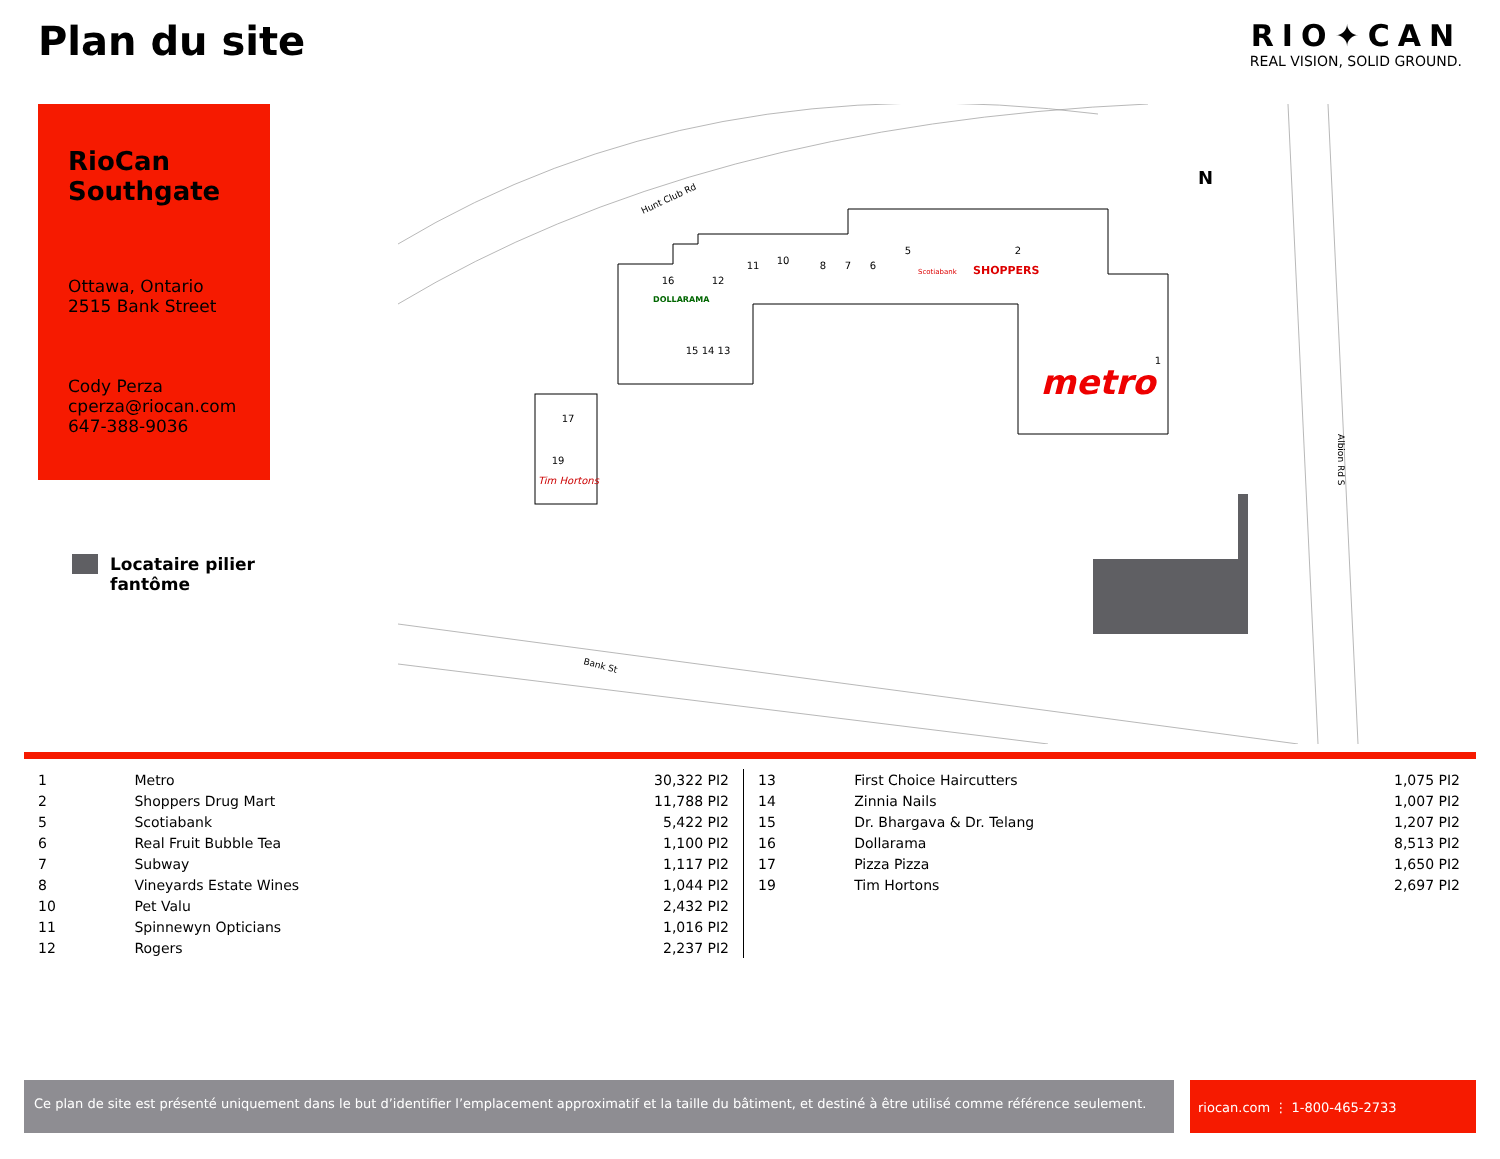Plan du site
RIO✦CAN
REAL VISION, SOLID GROUND.
RioCan Southgate
Ottawa, Ontario
2515 Bank Street
Cody Perza
cperza@riocan.com
647-388-9036
Locataire pilier
fantôme
16
12
11
10
8
7
6
5
2
1
15 14 13
17
19
DOLLARAMA
SHOPPERS
metro
Tim Hortons
Scotiabank
Hunt Club Rd
Bank St
Albion Rd S
N
| 1 | Metro | 30,322 PI2 |
| 2 | Shoppers Drug Mart | 11,788 PI2 |
| 5 | Scotiabank | 5,422 PI2 |
| 6 | Real Fruit Bubble Tea | 1,100 PI2 |
| 7 | Subway | 1,117 PI2 |
| 8 | Vineyards Estate Wines | 1,044 PI2 |
| 10 | Pet Valu | 2,432 PI2 |
| 11 | Spinnewyn Opticians | 1,016 PI2 |
| 12 | Rogers | 2,237 PI2 |
| 13 | First Choice Haircutters | 1,075 PI2 |
| 14 | Zinnia Nails | 1,007 PI2 |
| 15 | Dr. Bhargava & Dr. Telang | 1,207 PI2 |
| 16 | Dollarama | 8,513 PI2 |
| 17 | Pizza Pizza | 1,650 PI2 |
| 19 | Tim Hortons | 2,697 PI2 |
Ce plan de site est présenté uniquement dans le but d’identifier l’emplacement approximatif et la taille du bâtiment, et destiné à être utilisé comme référence seulement.
riocan.com ⋮ 1-800-465-2733